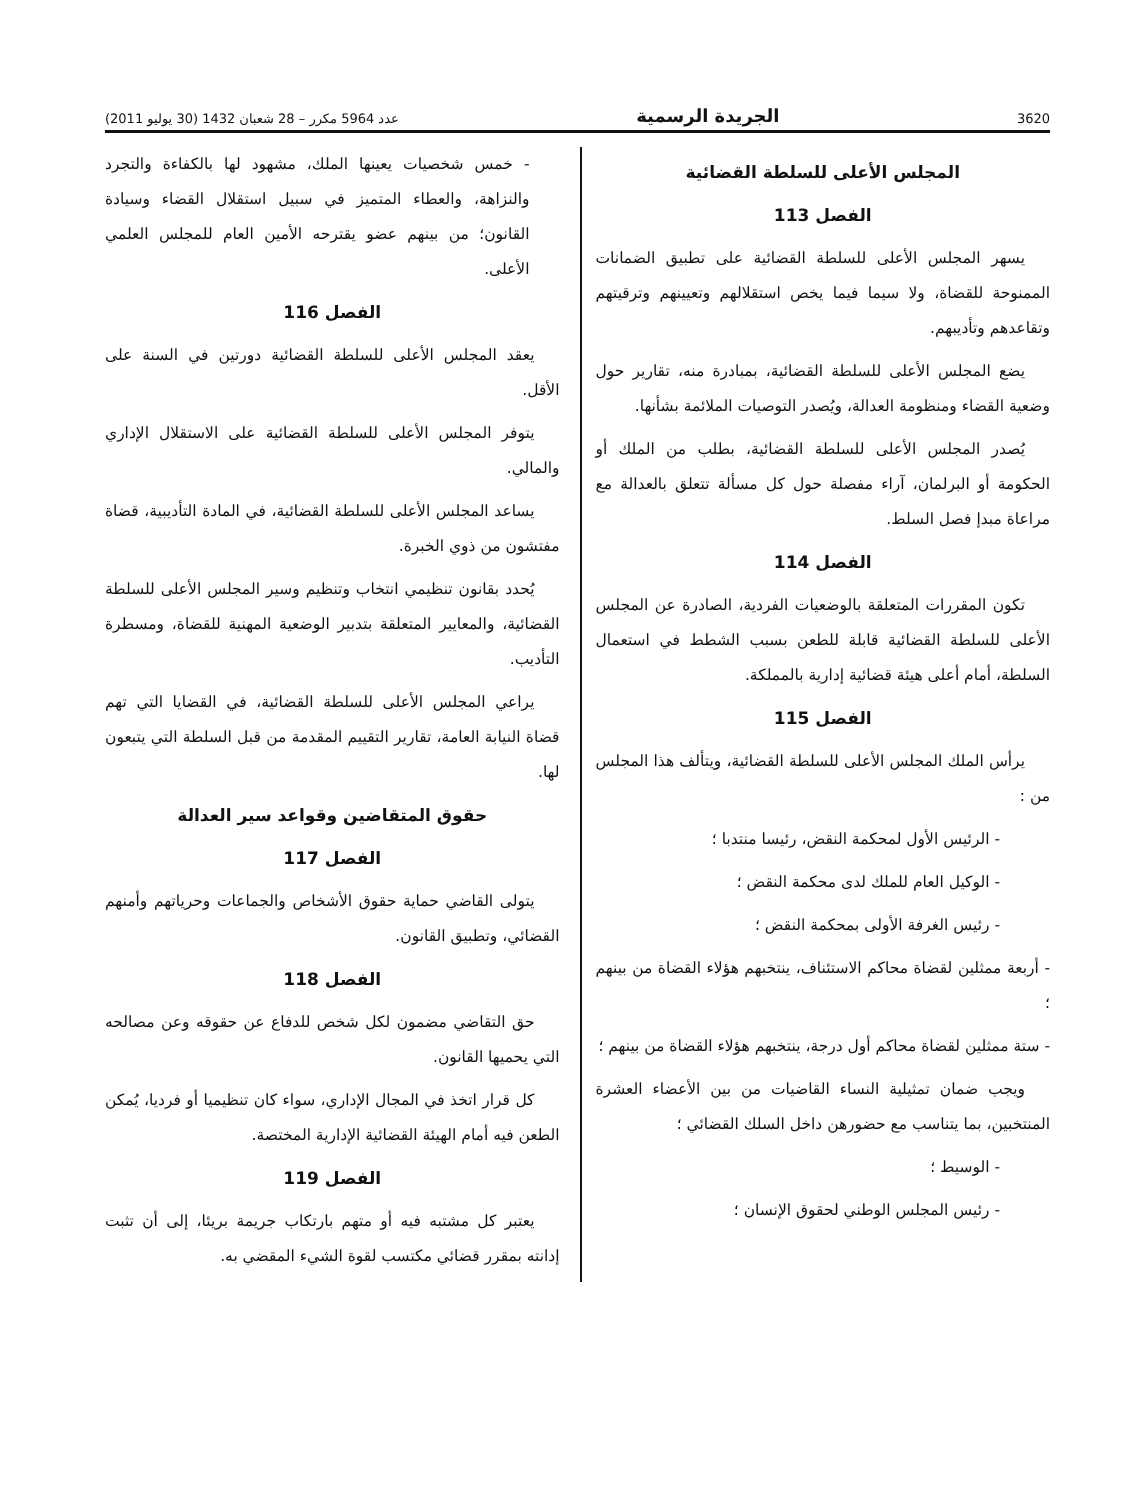3620 الجريدة الرسمية عدد 5964 مكرر – 28 شعبان 1432 (30 يوليو 2011)
المجلس الأعلى للسلطة القضائية
الفصل 113
يسهر المجلس الأعلى للسلطة القضائية على تطبيق الضمانات الممنوحة للقضاة، ولا سيما فيما يخص استقلالهم وتعيينهم وترقيتهم وتقاعدهم وتأديبهم.
يضع المجلس الأعلى للسلطة القضائية، بمبادرة منه، تقارير حول وضعية القضاء ومنظومة العدالة، ويُصدر التوصيات الملائمة بشأنها.
يُصدر المجلس الأعلى للسلطة القضائية، بطلب من الملك أو الحكومة أو البرلمان، آراء مفصلة حول كل مسألة تتعلق بالعدالة مع مراعاة مبدإ فصل السلط.
الفصل 114
تكون المقررات المتعلقة بالوضعيات الفردية، الصادرة عن المجلس الأعلى للسلطة القضائية قابلة للطعن بسبب الشطط في استعمال السلطة، أمام أعلى هيئة قضائية إدارية بالمملكة.
الفصل 115
يرأس الملك المجلس الأعلى للسلطة القضائية، ويتألف هذا المجلس من :
- الرئيس الأول لمحكمة النقض، رئيسا منتدبا ؛
- الوكيل العام للملك لدى محكمة النقض ؛
- رئيس الغرفة الأولى بمحكمة النقض ؛
- أربعة ممثلين لقضاة محاكم الاستئناف، ينتخبهم هؤلاء القضاة من بينهم ؛
- ستة ممثلين لقضاة محاكم أول درجة، ينتخبهم هؤلاء القضاة من بينهم ؛
ويجب ضمان تمثيلية النساء القاضيات من بين الأعضاء العشرة المنتخبين، بما يتناسب مع حضورهن داخل السلك القضائي ؛
- الوسيط ؛
- رئيس المجلس الوطني لحقوق الإنسان ؛
- خمس شخصيات يعينها الملك، مشهود لها بالكفاءة والتجرد والنزاهة، والعطاء المتميز في سبيل استقلال القضاء وسيادة القانون؛ من بينهم عضو يقترحه الأمين العام للمجلس العلمي الأعلى.
الفصل 116
يعقد المجلس الأعلى للسلطة القضائية دورتين في السنة على الأقل.
يتوفر المجلس الأعلى للسلطة القضائية على الاستقلال الإداري والمالي.
يساعد المجلس الأعلى للسلطة القضائية، في المادة التأديبية، قضاة مفتشون من ذوي الخبرة.
يُحدد بقانون تنظيمي انتخاب وتنظيم وسير المجلس الأعلى للسلطة القضائية، والمعايير المتعلقة بتدبير الوضعية المهنية للقضاة، ومسطرة التأديب.
يراعي المجلس الأعلى للسلطة القضائية، في القضايا التي تهم قضاة النيابة العامة، تقارير التقييم المقدمة من قبل السلطة التي يتبعون لها.
حقوق المتقاضين وقواعد سير العدالة
الفصل 117
يتولى القاضي حماية حقوق الأشخاص والجماعات وحرياتهم وأمنهم القضائي، وتطبيق القانون.
الفصل 118
حق التقاضي مضمون لكل شخص للدفاع عن حقوقه وعن مصالحه التي يحميها القانون.
كل قرار اتخذ في المجال الإداري، سواء كان تنظيميا أو فرديا، يُمكن الطعن فيه أمام الهيئة القضائية الإدارية المختصة.
الفصل 119
يعتبر كل مشتبه فيه أو متهم بارتكاب جريمة بريئا، إلى أن تثبت إدانته بمقرر قضائي مكتسب لقوة الشيء المقضي به.